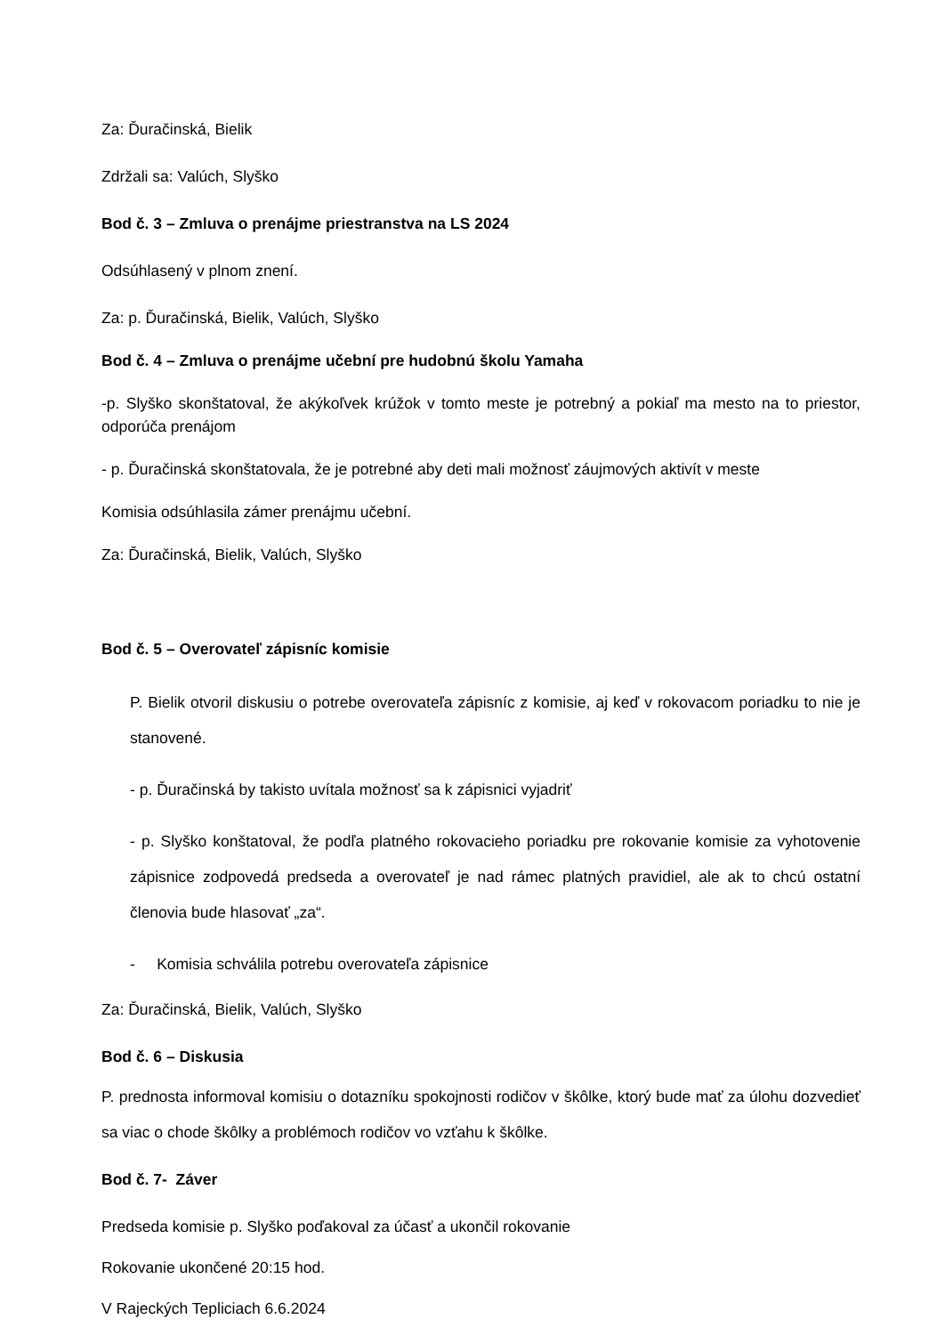Za: Ďuračinská, Bielik
Zdržali sa: Valúch, Slyško
Bod č. 3 – Zmluva o prenájme priestranstva na LS 2024
Odsúhlasený v plnom znení.
Za: p. Ďuračinská, Bielik, Valúch, Slyško
Bod č. 4 – Zmluva o prenájme učební pre hudobnú školu Yamaha
-p. Slyško skonštatoval, že akýkoľvek krúžok v tomto meste je potrebný a pokiaľ ma mesto na to priestor, odporúča prenájom
- p. Ďuračinská skonštatovala, že je potrebné aby deti mali možnosť záujmových aktivít v meste
Komisia odsúhlasila zámer prenájmu učební.
Za: Ďuračinská, Bielik, Valúch, Slyško
Bod č. 5 – Overovateľ zápisníc komisie
P. Bielik otvoril diskusiu o potrebe overovateľa zápisníc z komisie, aj keď v rokovacom poriadku to nie je stanovené.
- p. Ďuračinská by takisto uvítala možnosť sa k zápisnici vyjadriť
- p. Slyško konštatoval, že podľa platného rokovacieho poriadku pre rokovanie komisie za vyhotovenie zápisnice zodpovedá predseda a overovateľ je nad rámec platných pravidiel, ale ak to chcú ostatní členovia bude hlasovať „za“.
- Komisia schválila potrebu overovateľa zápisnice
Za: Ďuračinská, Bielik, Valúch, Slyško
Bod č. 6 – Diskusia
P. prednosta informoval komisiu o dotazníku spokojnosti rodičov v škôlke, ktorý bude mať za úlohu dozvedieť sa viac o chode škôlky a problémoch rodičov vo vzťahu k škôlke.
Bod č. 7- Záver
Predseda komisie p. Slyško poďakoval za účasť a ukončil rokovanie
Rokovanie ukončené 20:15 hod.
V Rajeckých Tepliciach 6.6.2024